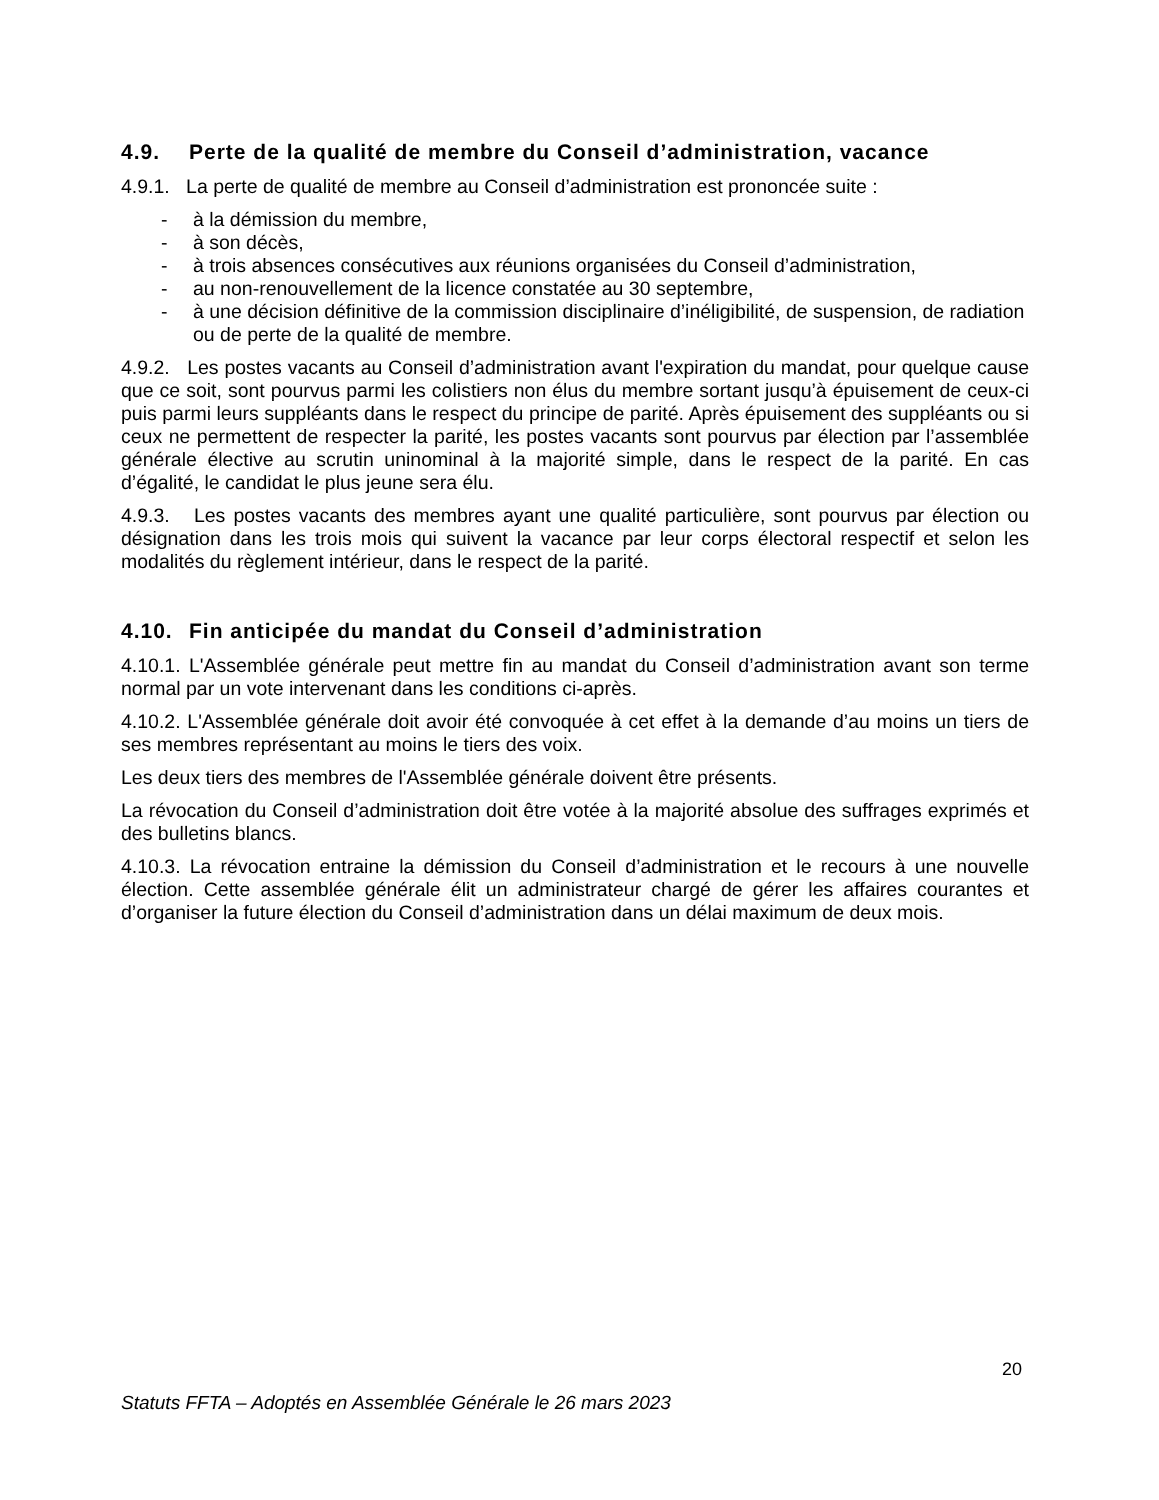4.9. Perte de la qualité de membre du Conseil d’administration, vacance
4.9.1. La perte de qualité de membre au Conseil d’administration est prononcée suite :
- à la démission du membre,
- à son décès,
- à trois absences consécutives aux réunions organisées du Conseil d’administration,
- au non-renouvellement de la licence constatée au 30 septembre,
- à une décision définitive de la commission disciplinaire d’inéligibilité, de suspension, de radiation ou de perte de la qualité de membre.
4.9.2. Les postes vacants au Conseil d’administration avant l'expiration du mandat, pour quelque cause que ce soit, sont pourvus parmi les colistiers non élus du membre sortant jusqu’à épuisement de ceux-ci puis parmi leurs suppléants dans le respect du principe de parité. Après épuisement des suppléants ou si ceux ne permettent de respecter la parité, les postes vacants sont pourvus par élection par l’assemblée générale élective au scrutin uninominal à la majorité simple, dans le respect de la parité. En cas d’égalité, le candidat le plus jeune sera élu.
4.9.3. Les postes vacants des membres ayant une qualité particulière, sont pourvus par élection ou désignation dans les trois mois qui suivent la vacance par leur corps électoral respectif et selon les modalités du règlement intérieur, dans le respect de la parité.
4.10. Fin anticipée du mandat du Conseil d’administration
4.10.1. L'Assemblée générale peut mettre fin au mandat du Conseil d’administration avant son terme normal par un vote intervenant dans les conditions ci-après.
4.10.2. L'Assemblée générale doit avoir été convoquée à cet effet à la demande d’au moins un tiers de ses membres représentant au moins le tiers des voix.
Les deux tiers des membres de l'Assemblée générale doivent être présents.
La révocation du Conseil d’administration doit être votée à la majorité absolue des suffrages exprimés et des bulletins blancs.
4.10.3. La révocation entraine la démission du Conseil d’administration et le recours à une nouvelle élection. Cette assemblée générale élit un administrateur chargé de gérer les affaires courantes et d’organiser la future élection du Conseil d’administration dans un délai maximum de deux mois.
20
Statuts FFTA – Adoptés en Assemblée Générale le 26 mars 2023